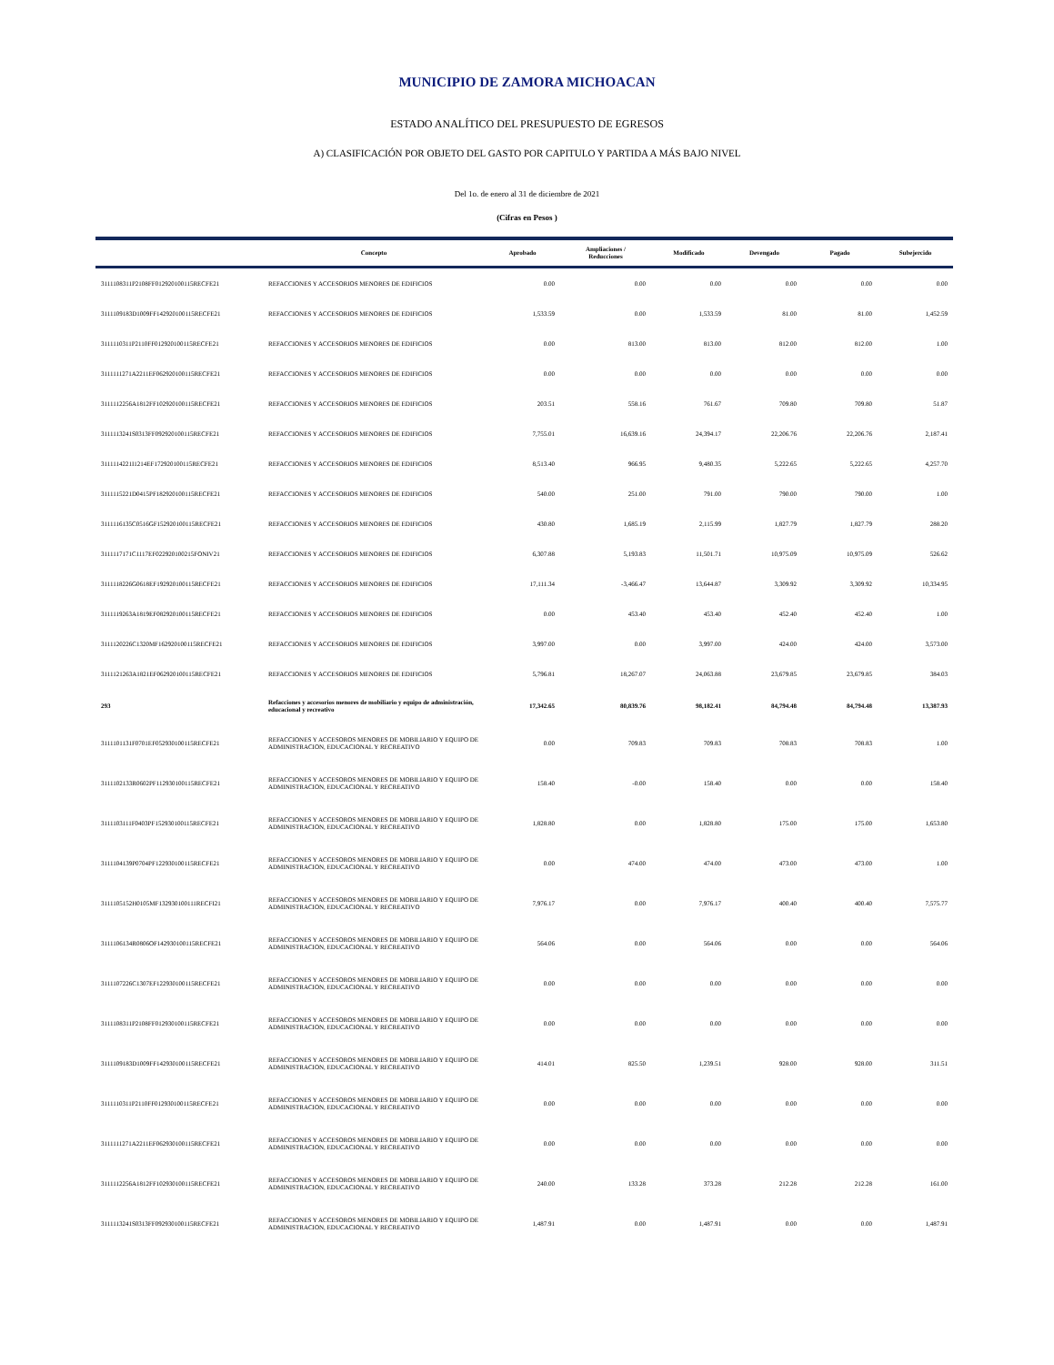MUNICIPIO DE ZAMORA MICHOACAN
ESTADO ANALÍTICO DEL PRESUPUESTO DE EGRESOS
A) CLASIFICACIÓN POR OBJETO DEL GASTO POR CAPITULO Y PARTIDA A MÁS BAJO NIVEL
Del 1o. de enero al 31 de diciembre de 2021
(Cifras en Pesos )
| | Concepto | Aprobado | Ampliaciones / Reducciones | Modificado | Devengado | Pagado | Subejercido |
| --- | --- | --- | --- | --- | --- | --- | --- |
| 3111108311P2108FF012920100115RECFE21 | REFACCIONES Y ACCESORIOS MENORES DE EDIFICIOS | 0.00 | 0.00 | 0.00 | 0.00 | 0.00 | 0.00 |
| 3111109183D1009FF142920100115RECFE21 | REFACCIONES Y ACCESORIOS MENORES DE EDIFICIOS | 1,533.59 | 0.00 | 1,533.59 | 81.00 | 81.00 | 1,452.59 |
| 3111110311P2110FF012920100115RECFE21 | REFACCIONES Y ACCESORIOS MENORES DE EDIFICIOS | 0.00 | 813.00 | 813.00 | 812.00 | 812.00 | 1.00 |
| 3111111271A2211EF062920100115RECFE21 | REFACCIONES Y ACCESORIOS MENORES DE EDIFICIOS | 0.00 | 0.00 | 0.00 | 0.00 | 0.00 | 0.00 |
| 3111112256A1812FF102920100115RECFE21 | REFACCIONES Y ACCESORIOS MENORES DE EDIFICIOS | 203.51 | 558.16 | 761.67 | 709.80 | 709.80 | 51.87 |
| 3111113241S0313FF092920100115RECFE21 | REFACCIONES Y ACCESORIOS MENORES DE EDIFICIOS | 7,755.01 | 16,639.16 | 24,394.17 | 22,206.76 | 22,206.76 | 2,187.41 |
| 3111114221I1214EF172920100115RECFE21 | REFACCIONES Y ACCESORIOS MENORES DE EDIFICIOS | 8,513.40 | 966.95 | 9,480.35 | 5,222.65 | 5,222.65 | 4,257.70 |
| 3111115221D0415PF182920100115RECFE21 | REFACCIONES Y ACCESORIOS MENORES DE EDIFICIOS | 540.00 | 251.00 | 791.00 | 790.00 | 790.00 | 1.00 |
| 3111116135C0516GF152920100115RECFE21 | REFACCIONES Y ACCESORIOS MENORES DE EDIFICIOS | 430.80 | 1,685.19 | 2,115.99 | 1,827.79 | 1,827.79 | 288.20 |
| 3111117171C1117EF022920100215FONIV21 | REFACCIONES Y ACCESORIOS MENORES DE EDIFICIOS | 6,307.88 | 5,193.83 | 11,501.71 | 10,975.09 | 10,975.09 | 526.62 |
| 3111118226G0618EF192920100115RECFE21 | REFACCIONES Y ACCESORIOS MENORES DE EDIFICIOS | 17,111.34 | -3,466.47 | 13,644.87 | 3,309.92 | 3,309.92 | 10,334.95 |
| 3111119263A1819EF082920100115RECFE21 | REFACCIONES Y ACCESORIOS MENORES DE EDIFICIOS | 0.00 | 453.40 | 453.40 | 452.40 | 452.40 | 1.00 |
| 3111120226C1320MF162920100115RECFE21 | REFACCIONES Y ACCESORIOS MENORES DE EDIFICIOS | 3,997.00 | 0.00 | 3,997.00 | 424.00 | 424.00 | 3,573.00 |
| 3111121263A1821EF062920100115RECFE21 | REFACCIONES Y ACCESORIOS MENORES DE EDIFICIOS | 5,796.81 | 18,267.07 | 24,063.88 | 23,679.85 | 23,679.85 | 384.03 |
| 293 | Refacciones y accesorios menores de mobiliario y equipo de administración, educacional y recreativo | 17,342.65 | 80,839.76 | 98,182.41 | 84,794.48 | 84,794.48 | 13,387.93 |
| 3111101131F0701EF052930100115RECFE21 | REFACCIONES Y ACCESOROS MENORES DE MOBILIARIO Y EQUIPO DE ADMINISTRACION, EDUCACIONAL Y RECREATIVO | 0.00 | 709.83 | 709.83 | 708.83 | 708.83 | 1.00 |
| 3111102133R0602PF112930100115RECFE21 | REFACCIONES Y ACCESOROS MENORES DE MOBILIARIO Y EQUIPO DE ADMINISTRACION, EDUCACIONAL Y RECREATIVO | 158.40 | -0.00 | 158.40 | 0.00 | 0.00 | 158.40 |
| 3111103111F0403PF152930100115RECFE21 | REFACCIONES Y ACCESOROS MENORES DE MOBILIARIO Y EQUIPO DE ADMINISTRACION, EDUCACIONAL Y RECREATIVO | 1,828.80 | 0.00 | 1,828.80 | 175.00 | 175.00 | 1,653.80 |
| 3111104139P0704PF122930100115RECFE21 | REFACCIONES Y ACCESOROS MENORES DE MOBILIARIO Y EQUIPO DE ADMINISTRACION, EDUCACIONAL Y RECREATIVO | 0.00 | 474.00 | 474.00 | 473.00 | 473.00 | 1.00 |
| 3111105152H0105MF132930100111RECFI21 | REFACCIONES Y ACCESOROS MENORES DE MOBILIARIO Y EQUIPO DE ADMINISTRACION, EDUCACIONAL Y RECREATIVO | 7,976.17 | 0.00 | 7,976.17 | 400.40 | 400.40 | 7,575.77 |
| 3111106134R0806OF142930100115RECFE21 | REFACCIONES Y ACCESOROS MENORES DE MOBILIARIO Y EQUIPO DE ADMINISTRACION, EDUCACIONAL Y RECREATIVO | 564.06 | 0.00 | 564.06 | 0.00 | 0.00 | 564.06 |
| 3111107226C1307EF122930100115RECFE21 | REFACCIONES Y ACCESOROS MENORES DE MOBILIARIO Y EQUIPO DE ADMINISTRACION, EDUCACIONAL Y RECREATIVO | 0.00 | 0.00 | 0.00 | 0.00 | 0.00 | 0.00 |
| 3111108311P2108FF012930100115RECFE21 | REFACCIONES Y ACCESOROS MENORES DE MOBILIARIO Y EQUIPO DE ADMINISTRACION, EDUCACIONAL Y RECREATIVO | 0.00 | 0.00 | 0.00 | 0.00 | 0.00 | 0.00 |
| 3111109183D1009FF142930100115RECFE21 | REFACCIONES Y ACCESOROS MENORES DE MOBILIARIO Y EQUIPO DE ADMINISTRACION, EDUCACIONAL Y RECREATIVO | 414.01 | 825.50 | 1,239.51 | 928.00 | 928.00 | 311.51 |
| 3111110311P2110FF012930100115RECFE21 | REFACCIONES Y ACCESOROS MENORES DE MOBILIARIO Y EQUIPO DE ADMINISTRACION, EDUCACIONAL Y RECREATIVO | 0.00 | 0.00 | 0.00 | 0.00 | 0.00 | 0.00 |
| 3111111271A2211EF062930100115RECFE21 | REFACCIONES Y ACCESOROS MENORES DE MOBILIARIO Y EQUIPO DE ADMINISTRACION, EDUCACIONAL Y RECREATIVO | 0.00 | 0.00 | 0.00 | 0.00 | 0.00 | 0.00 |
| 3111112256A1812FF102930100115RECFE21 | REFACCIONES Y ACCESOROS MENORES DE MOBILIARIO Y EQUIPO DE ADMINISTRACION, EDUCACIONAL Y RECREATIVO | 240.00 | 133.28 | 373.28 | 212.28 | 212.28 | 161.00 |
| 3111113241S0313FF092930100115RECFE21 | REFACCIONES Y ACCESOROS MENORES DE MOBILIARIO Y EQUIPO DE ADMINISTRACION, EDUCACIONAL Y RECREATIVO | 1,487.91 | 0.00 | 1,487.91 | 0.00 | 0.00 | 1,487.91 |